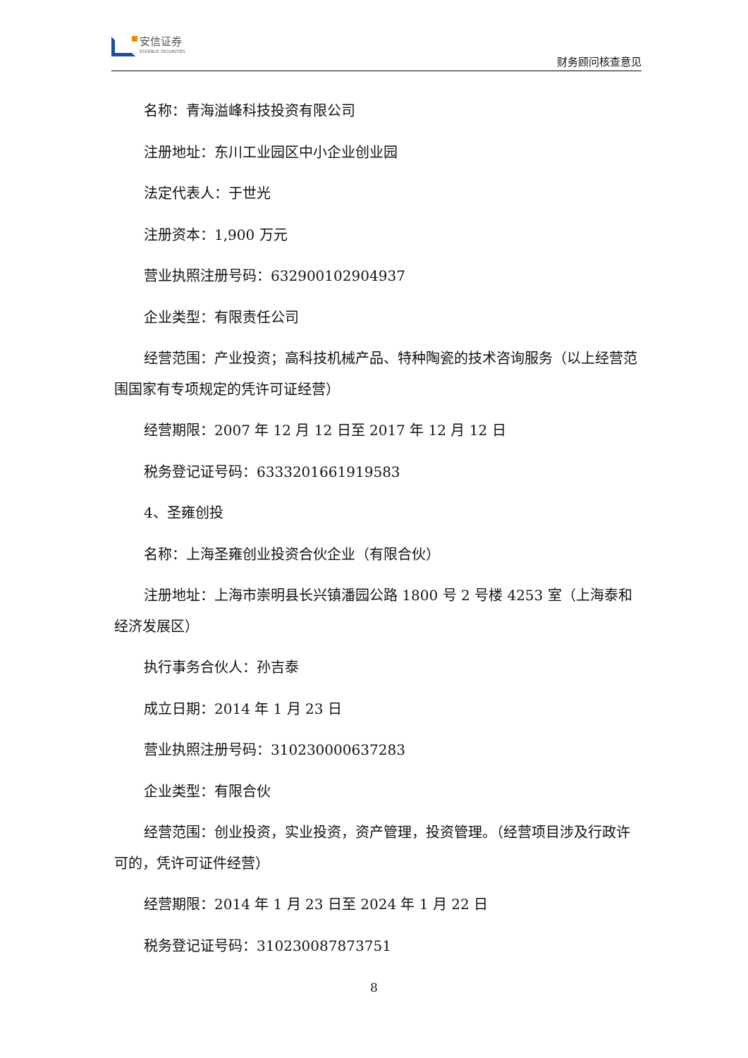安信证券
ESSENCE SECURITIES
财务顾问核查意见
名称：青海溢峰科技投资有限公司
注册地址：东川工业园区中小企业创业园
法定代表人：于世光
注册资本：1,900 万元
营业执照注册号码：632900102904937
企业类型：有限责任公司
经营范围：产业投资；高科技机械产品、特种陶瓷的技术咨询服务（以上经营范围国家有专项规定的凭许可证经营）
经营期限：2007 年 12 月 12 日至 2017 年 12 月 12 日
税务登记证号码：6333201661919583
4、圣雍创投
名称：上海圣雍创业投资合伙企业（有限合伙）
注册地址：上海市崇明县长兴镇潘园公路 1800 号 2 号楼 4253 室（上海泰和经济发展区）
执行事务合伙人：孙吉泰
成立日期：2014 年 1 月 23 日
营业执照注册号码：310230000637283
企业类型：有限合伙
经营范围：创业投资，实业投资，资产管理，投资管理。（经营项目涉及行政许可的，凭许可证件经营）
经营期限：2014 年 1 月 23 日至 2024 年 1 月 22 日
税务登记证号码：310230087873751
8